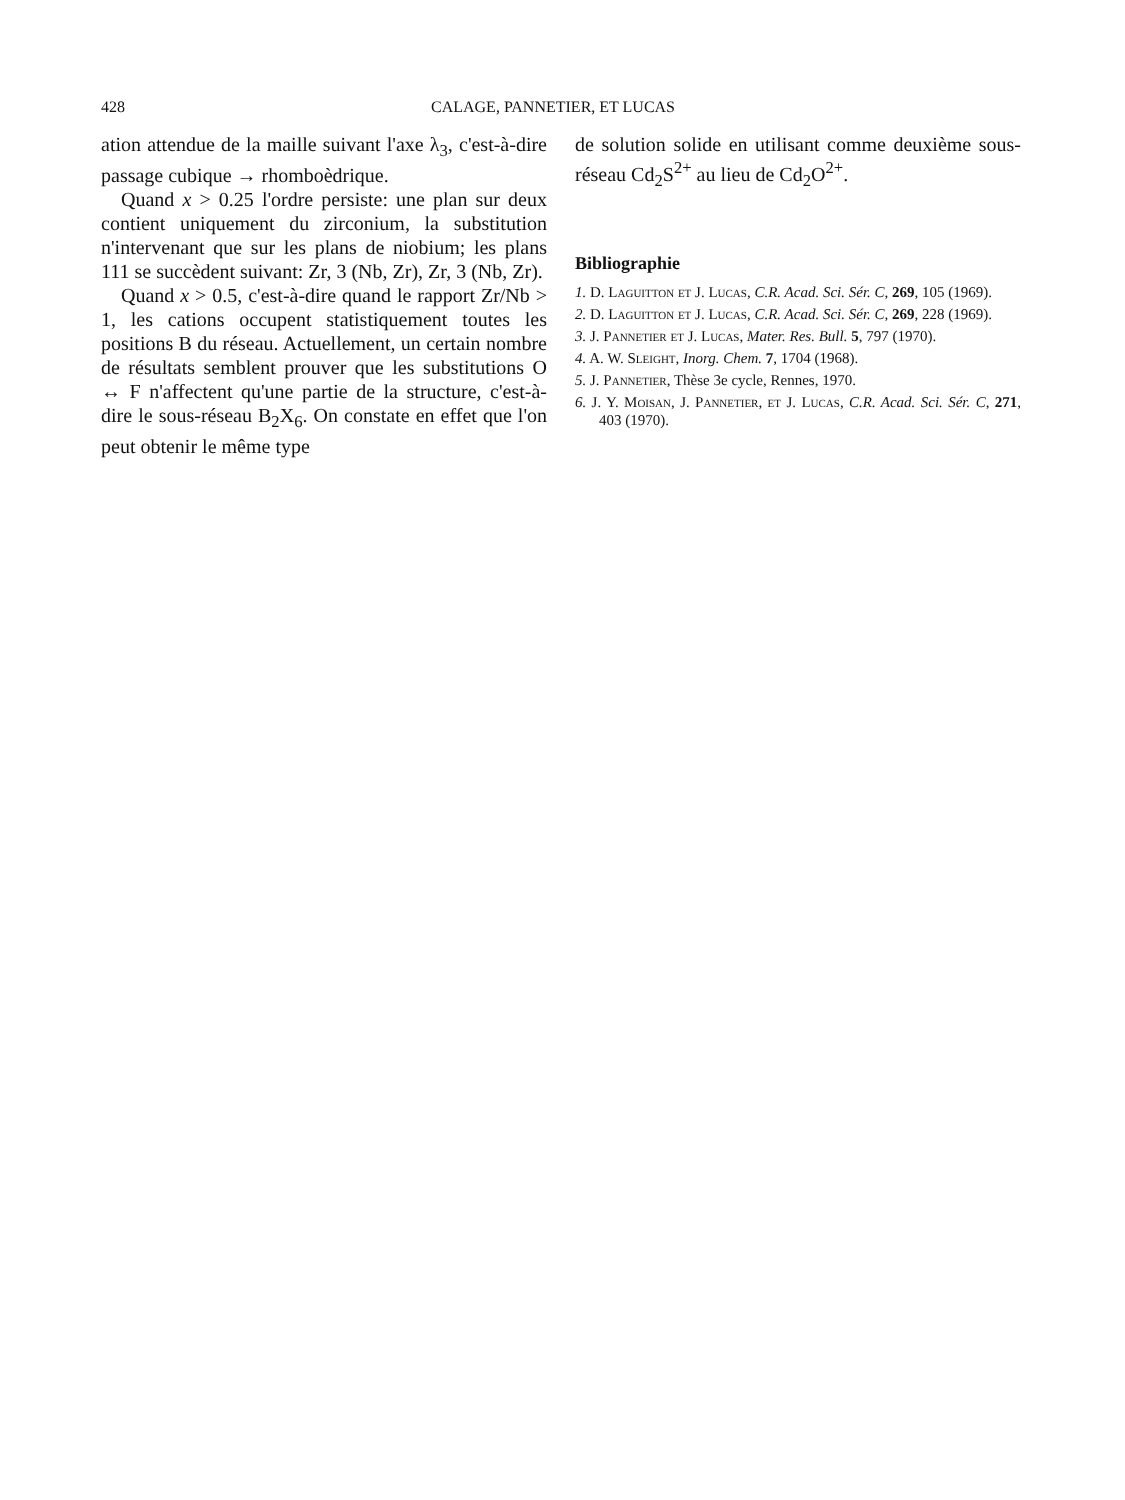428 CALAGE, PANNETIER, ET LUCAS
ation attendue de la maille suivant l'axe λ<sub>3</sub>, c'est-à-dire passage cubique → rhomboèdrique.
Quand x > 0.25 l'ordre persiste: une plan sur deux contient uniquement du zirconium, la substitution n'intervenant que sur les plans de niobium; les plans 111 se succèdent suivant: Zr, 3 (Nb, Zr), Zr, 3 (Nb, Zr).
Quand x > 0.5, c'est-à-dire quand le rapport Zr/Nb > 1, les cations occupent statistiquement toutes les positions B du réseau. Actuellement, un certain nombre de résultats semblent prouver que les substitutions O ↔ F n'affectent qu'une partie de la structure, c'est-à-dire le sous-réseau B<sub>2</sub>X<sub>6</sub>. On constate en effet que l'on peut obtenir le même type
de solution solide en utilisant comme deuxième sous-réseau Cd<sub>2</sub>S<sup>2+</sup> au lieu de Cd<sub>2</sub>O<sup>2+</sup>.
Bibliographie
1. D. Laguitton et J. Lucas, C.R. Acad. Sci. Sér. C, 269, 105 (1969).
2. D. Laguitton et J. Lucas, C.R. Acad. Sci. Sér. C, 269, 228 (1969).
3. J. Pannetier et J. Lucas, Mater. Res. Bull. 5, 797 (1970).
4. A. W. Sleight, Inorg. Chem. 7, 1704 (1968).
5. J. Pannetier, Thèse 3e cycle, Rennes, 1970.
6. J. Y. Moisan, J. Pannetier, et J. Lucas, C.R. Acad. Sci. Sér. C, 271, 403 (1970).